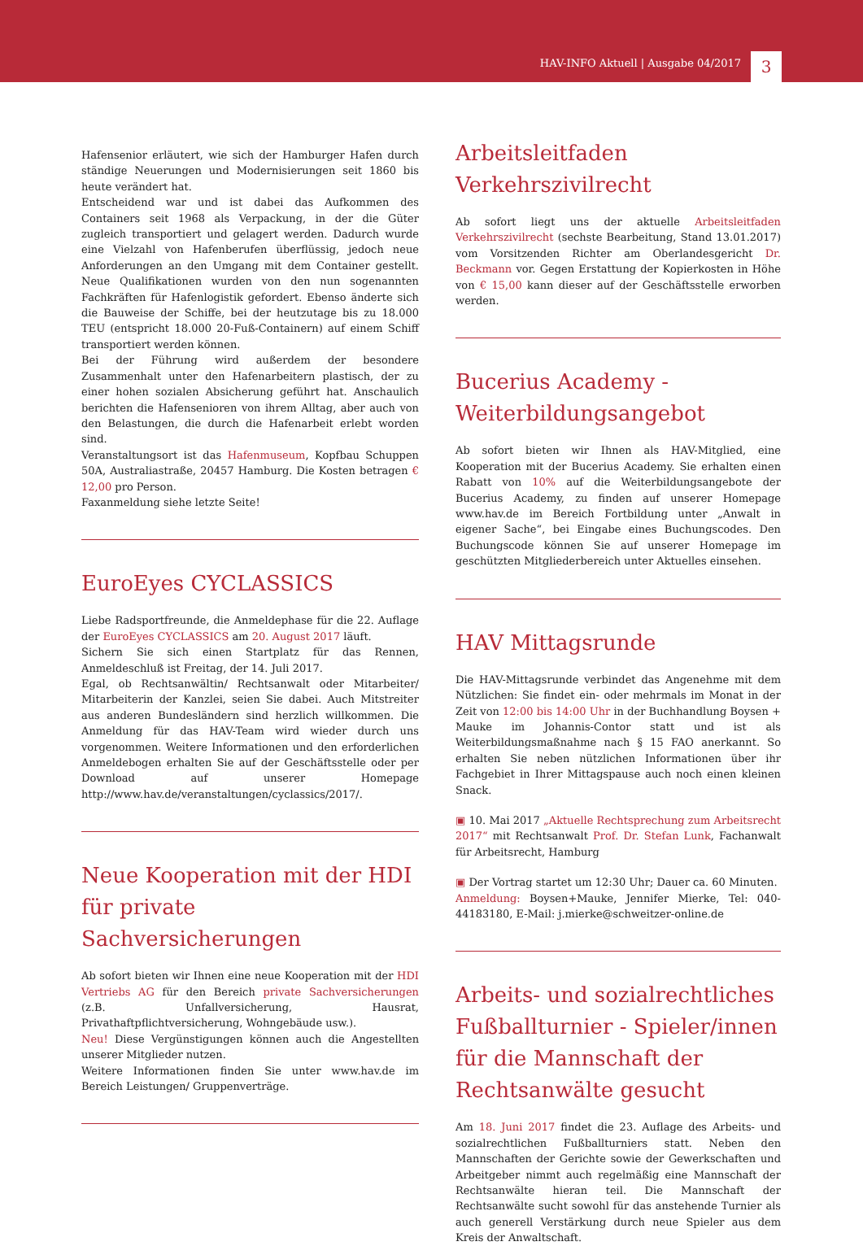HAV-INFO Aktuell | Ausgabe 04/2017 3
Hafensenior erläutert, wie sich der Hamburger Hafen durch ständige Neuerungen und Modernisierungen seit 1860 bis heute verändert hat.
Entscheidend war und ist dabei das Aufkommen des Containers seit 1968 als Verpackung, in der die Güter zugleich transportiert und gelagert werden. Dadurch wurde eine Vielzahl von Hafenberufen überflüssig, jedoch neue Anforderungen an den Umgang mit dem Container gestellt. Neue Qualifikationen wurden von den nun sogenannten Fachkräften für Hafenlogistik gefordert. Ebenso änderte sich die Bauweise der Schiffe, bei der heutzutage bis zu 18.000 TEU (entspricht 18.000 20-Fuß-Containern) auf einem Schiff transportiert werden können.
Bei der Führung wird außerdem der besondere Zusammenhalt unter den Hafenarbeitern plastisch, der zu einer hohen sozialen Absicherung geführt hat. Anschaulich berichten die Hafensenioren von ihrem Alltag, aber auch von den Belastungen, die durch die Hafenarbeit erlebt worden sind.
Veranstaltungsort ist das Hafenmuseum, Kopfbau Schuppen 50A, Australiastraße, 20457 Hamburg. Die Kosten betragen € 12,00 pro Person.
Faxanmeldung siehe letzte Seite!
EuroEyes CYCLASSICS
Liebe Radsportfreunde, die Anmeldephase für die 22. Auflage der EuroEyes CYCLASSICS am 20. August 2017 läuft.
Sichern Sie sich einen Startplatz für das Rennen, Anmeldeschluß ist Freitag, der 14. Juli 2017.
Egal, ob Rechtsanwältin/ Rechtsanwalt oder Mitarbeiter/ Mitarbeiterin der Kanzlei, seien Sie dabei. Auch Mitstreiter aus anderen Bundesländern sind herzlich willkommen. Die Anmeldung für das HAV-Team wird wieder durch uns vorgenommen. Weitere Informationen und den erforderlichen Anmeldebogen erhalten Sie auf der Geschäftsstelle oder per Download auf unserer Homepage http://www.hav.de/veranstaltungen/cyclassics/2017/.
Neue Kooperation mit der HDI für private Sachversicherungen
Ab sofort bieten wir Ihnen eine neue Kooperation mit der HDI Vertriebs AG für den Bereich private Sachversicherungen (z.B. Unfallversicherung, Hausrat, Privathaftpflichtversicherung, Wohngebäude usw.).
Neu! Diese Vergünstigungen können auch die Angestellten unserer Mitglieder nutzen.
Weitere Informationen finden Sie unter www.hav.de im Bereich Leistungen/ Gruppenverträge.
Arbeitsleitfaden Verkehrszivilrecht
Ab sofort liegt uns der aktuelle Arbeitsleitfaden Verkehrszivilrecht (sechste Bearbeitung, Stand 13.01.2017) vom Vorsitzenden Richter am Oberlandesgericht Dr. Beckmann vor. Gegen Erstattung der Kopierkosten in Höhe von € 15,00 kann dieser auf der Geschäftsstelle erworben werden.
Bucerius Academy - Weiterbildungsangebot
Ab sofort bieten wir Ihnen als HAV-Mitglied, eine Kooperation mit der Bucerius Academy. Sie erhalten einen Rabatt von 10% auf die Weiterbildungsangebote der Bucerius Academy, zu finden auf unserer Homepage www.hav.de im Bereich Fortbildung unter „Anwalt in eigener Sache“, bei Eingabe eines Buchungscodes. Den Buchungscode können Sie auf unserer Homepage im geschützten Mitgliederbereich unter Aktuelles einsehen.
HAV Mittagsrunde
Die HAV-Mittagsrunde verbindet das Angenehme mit dem Nützlichen: Sie findet ein- oder mehrmals im Monat in der Zeit von 12:00 bis 14:00 Uhr in der Buchhandlung Boysen + Mauke im Johannis-Contor statt und ist als Weiterbildungsmaßnahme nach § 15 FAO anerkannt. So erhalten Sie neben nützlichen Informationen über ihr Fachgebiet in Ihrer Mittagspause auch noch einen kleinen Snack.
▣ 10. Mai 2017 „Aktuelle Rechtsprechung zum Arbeitsrecht 2017“ mit Rechtsanwalt Prof. Dr. Stefan Lunk, Fachanwalt für Arbeitsrecht, Hamburg
▣ Der Vortrag startet um 12:30 Uhr; Dauer ca. 60 Minuten.
Anmeldung: Boysen+Mauke, Jennifer Mierke, Tel: 040-44183180, E-Mail: j.mierke@schweitzer-online.de
Arbeits- und sozialrechtliches Fußballturnier - Spieler/innen für die Mannschaft der Rechtsanwälte gesucht
Am 18. Juni 2017 findet die 23. Auflage des Arbeits- und sozialrechtlichen Fußballturniers statt. Neben den Mannschaften der Gerichte sowie der Gewerkschaften und Arbeitgeber nimmt auch regelmäßig eine Mannschaft der Rechtsanwälte hieran teil. Die Mannschaft der Rechtsanwälte sucht sowohl für das anstehende Turnier als auch generell Verstärkung durch neue Spieler aus dem Kreis der Anwaltschaft.